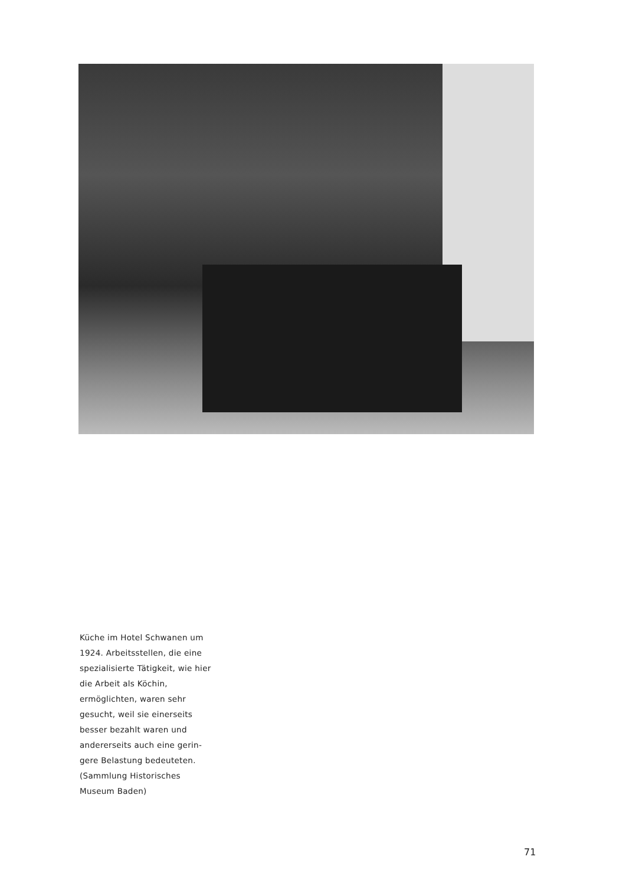Küche im Hotel Schwanen um 1924. Arbeitsstellen, die eine spezialisierte Tätigkeit, wie hier die Arbeit als Köchin, ermöglichten, waren sehr gesucht, weil sie einerseits besser bezahlt waren und andererseits auch eine gerin­gere Belastung bedeuteten. (Sammlung Historisches Museum Baden)
71